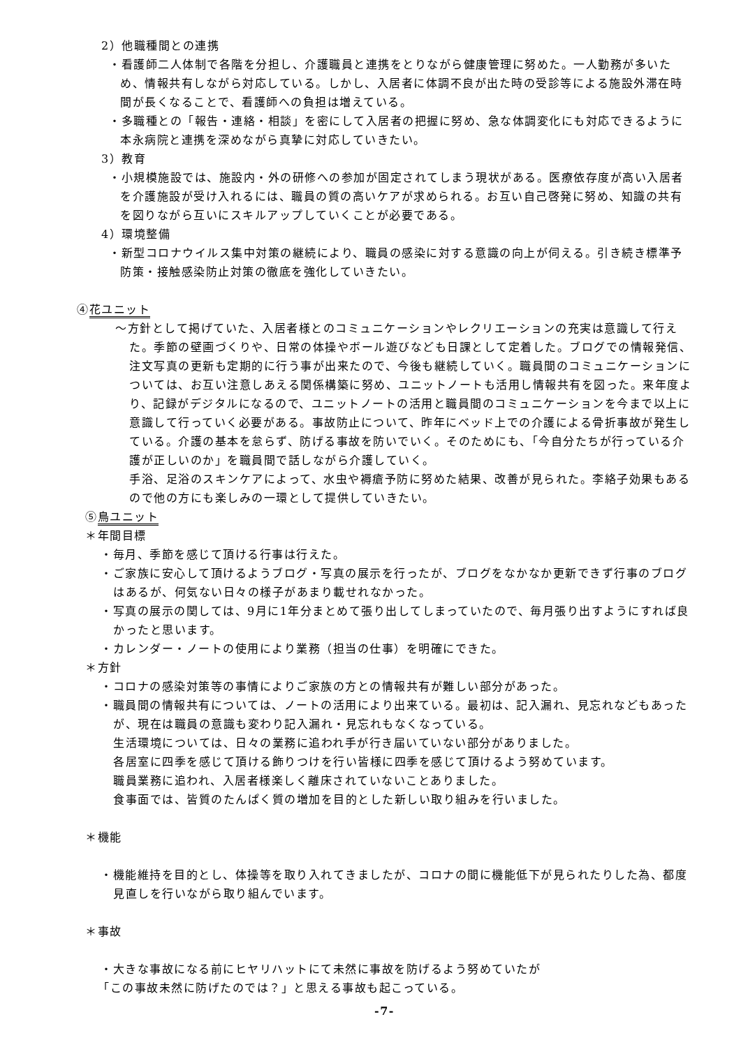2）他職種間との連携
・看護師二人体制で各階を分担し、介護職員と連携をとりながら健康管理に努めた。一人勤務が多いため、情報共有しながら対応している。しかし、入居者に体調不良が出た時の受診等による施設外滞在時間が長くなることで、看護師への負担は増えている。
・多職種との「報告・連絡・相談」を密にして入居者の把握に努め、急な体調変化にも対応できるように本永病院と連携を深めながら真摯に対応していきたい。
3）教育
・小規模施設では、施設内・外の研修への参加が固定されてしまう現状がある。医療依存度が高い入居者を介護施設が受け入れるには、職員の質の高いケアが求められる。お互い自己啓発に努め、知識の共有を図りながら互いにスキルアップしていくことが必要である。
4）環境整備
・新型コロナウイルス集中対策の継続により、職員の感染に対する意識の向上が伺える。引き続き標準予防策・接触感染防止対策の徹底を強化していきたい。
④花ユニット
～方針として掲げていた、入居者様とのコミュニケーションやレクリエーションの充実は意識して行えた。季節の壁画づくりや、日常の体操やボール遊びなども日課として定着した。ブログでの情報発信、注文写真の更新も定期的に行う事が出来たので、今後も継続していく。職員間のコミュニケーションについては、お互い注意しあえる関係構築に努め、ユニットノートも活用し情報共有を図った。来年度より、記録がデジタルになるので、ユニットノートの活用と職員間のコミュニケーションを今まで以上に意識して行っていく必要がある。事故防止について、昨年にベッド上での介護による骨折事故が発生している。介護の基本を怠らず、防げる事故を防いでいく。そのためにも、「今自分たちが行っている介護が正しいのか」を職員間で話しながら介護していく。
手浴、足浴のスキンケアによって、水虫や褥瘡予防に努めた結果、改善が見られた。李絡子効果もあるので他の方にも楽しみの一環として提供していきたい。
⑤鳥ユニット
＊年間目標
・毎月、季節を感じて頂ける行事は行えた。
・ご家族に安心して頂けるようブログ・写真の展示を行ったが、ブログをなかなか更新できず行事のブログはあるが、何気ない日々の様子があまり載せれなかった。
・写真の展示の関しては、9月に1年分まとめて張り出してしまっていたので、毎月張り出すようにすれば良かったと思います。
・カレンダー・ノートの使用により業務（担当の仕事）を明確にできた。
＊方針
・コロナの感染対策等の事情によりご家族の方との情報共有が難しい部分があった。
・職員間の情報共有については、ノートの活用により出来ている。最初は、記入漏れ、見忘れなどもあったが、現在は職員の意識も変わり記入漏れ・見忘れもなくなっている。
生活環境については、日々の業務に追われ手が行き届いていない部分がありました。
各居室に四季を感じて頂ける飾りつけを行い皆様に四季を感じて頂けるよう努めています。
職員業務に追われ、入居者様楽しく離床されていないことありました。
食事面では、皆質のたんぱく質の増加を目的とした新しい取り組みを行いました。
＊機能
・機能維持を目的とし、体操等を取り入れてきましたが、コロナの間に機能低下が見られたりした為、都度見直しを行いながら取り組んでいます。
＊事故
・大きな事故になる前にヒヤリハットにて未然に事故を防げるよう努めていたが
「この事故未然に防げたのでは？」と思える事故も起こっている。
-7-